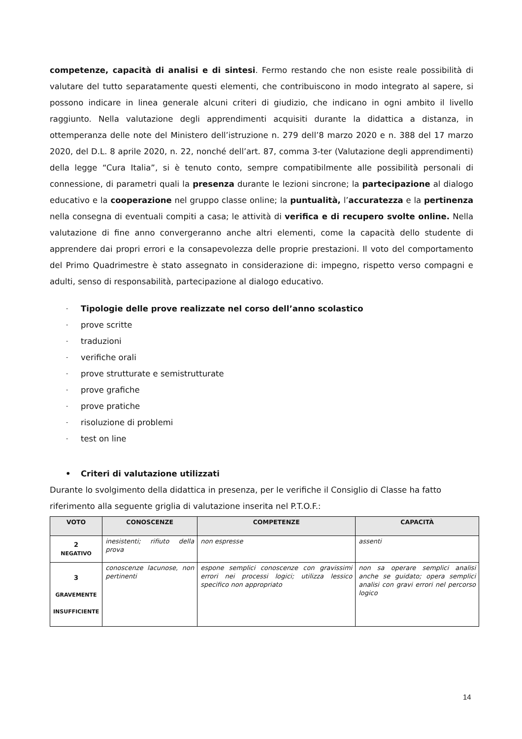competenze, capacità di analisi e di sintesi. Fermo restando che non esiste reale possibilità di valutare del tutto separatamente questi elementi, che contribuiscono in modo integrato al sapere, si possono indicare in linea generale alcuni criteri di giudizio, che indicano in ogni ambito il livello raggiunto. Nella valutazione degli apprendimenti acquisiti durante la didattica a distanza, in ottemperanza delle note del Ministero dell’istruzione n. 279 dell’8 marzo 2020 e n. 388 del 17 marzo 2020, del D.L. 8 aprile 2020, n. 22, nonché dell’art. 87, comma 3-ter (Valutazione degli apprendimenti) della legge “Cura Italia”, si è tenuto conto, sempre compatibilmente alle possibilità personali di connessione, di parametri quali la presenza durante le lezioni sincrone; la partecipazione al dialogo educativo e la cooperazione nel gruppo classe online; la puntualità, l’accuratezza e la pertinenza nella consegna di eventuali compiti a casa; le attività di verifica e di recupero svolte online. Nella valutazione di fine anno convergeranno anche altri elementi, come la capacità dello studente di apprendere dai propri errori e la consapevolezza delle proprie prestazioni. Il voto del comportamento del Primo Quadrimestre è stato assegnato in considerazione di: impegno, rispetto verso compagni e adulti, senso di responsabilità, partecipazione al dialogo educativo.
- Tipologie delle prove realizzate nel corso dell’anno scolastico
- prove scritte
- traduzioni
- verifiche orali
- prove strutturate e semistrutturate
- prove grafiche
- prove pratiche
- risoluzione di problemi
- test on line
• Criteri di valutazione utilizzati
Durante lo svolgimento della didattica in presenza, per le verifiche il Consiglio di Classe ha fatto riferimento alla seguente griglia di valutazione inserita nel P.T.O.F.:
| VOTO | CONOSCENZE | COMPETENZE | CAPACITÀ |
| --- | --- | --- | --- |
| 2 NEGATIVO | inesistenti; rifiuto della prova | non espresse | assenti |
| 3 GRAVEMENTE INSUFFICIENTE | conoscenze lacunose, non pertinenti | espone semplici conoscenze con gravissimi errori nei processi logici; utilizza lessico specifico non appropriato | non sa operare semplici analisi anche se guidato; opera semplici analisi con gravi errori nel percorso logico |
14